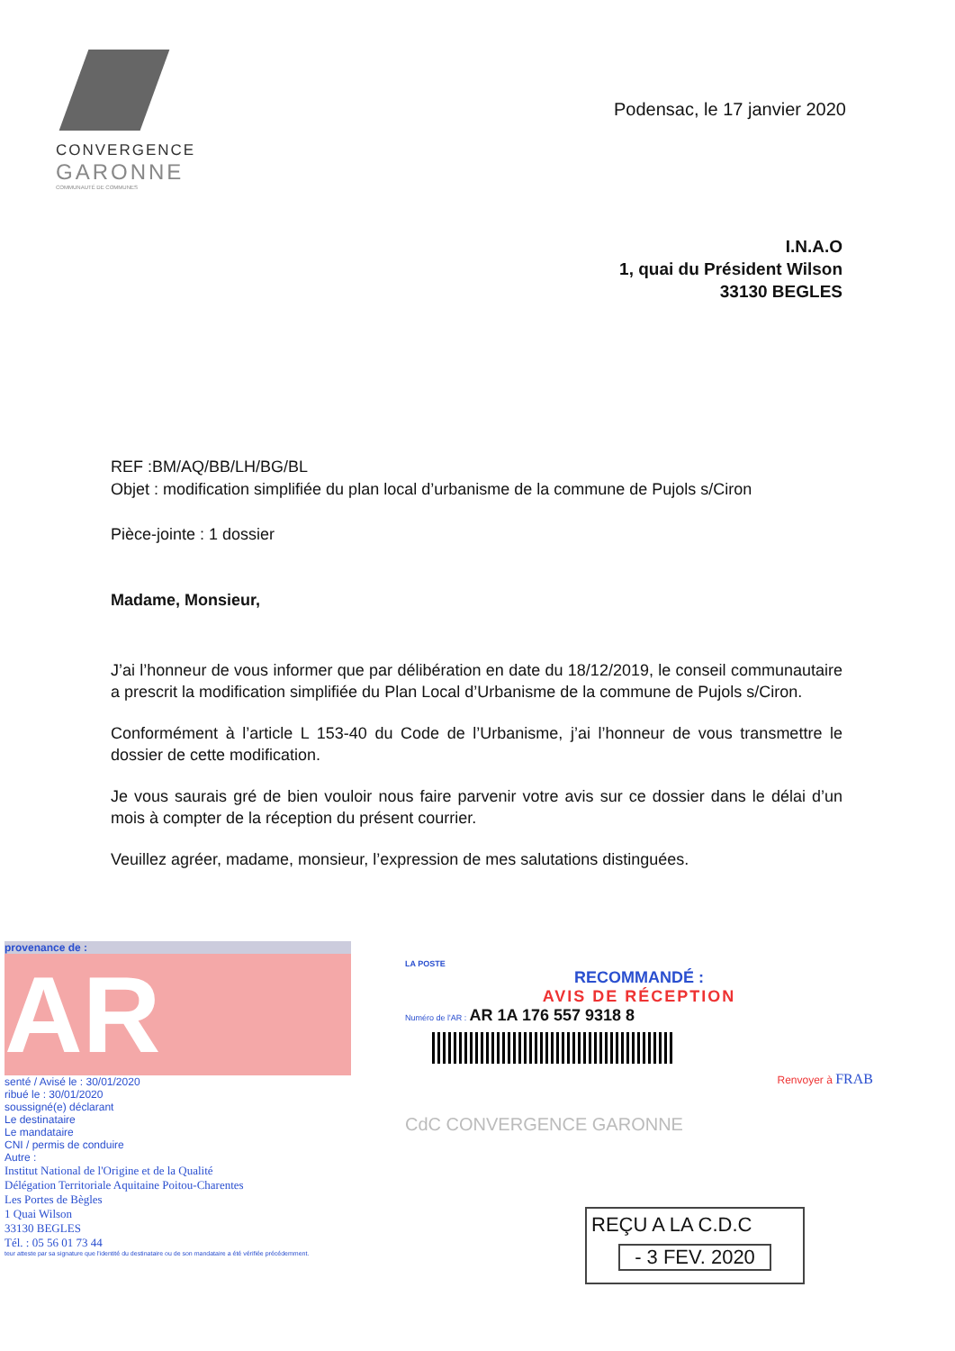CONVERGENCE
GARONNE
COMMUNAUTÉ DE COMMUNES
Podensac, le 17 janvier 2020
I.N.A.O
1, quai du Président Wilson
33130 BEGLES
REF :BM/AQ/BB/LH/BG/BL
Objet : modification simplifiée du plan local d’urbanisme de la commune de Pujols s/Ciron
Pièce-jointe : 1 dossier
Madame, Monsieur,
J’ai l’honneur de vous informer que par délibération en date du 18/12/2019, le conseil communautaire a prescrit la modification simplifiée du Plan Local d’Urbanisme de la commune de Pujols s/Ciron.
Conformément à l’article L 153-40 du Code de l’Urbanisme, j’ai l’honneur de vous transmettre le dossier de cette modification.
Je vous saurais gré de bien vouloir nous faire parvenir votre avis sur ce dossier dans le délai d’un mois à compter de la réception du présent courrier.
Veuillez agréer, madame, monsieur, l’expression de mes salutations distinguées.
provenance de :
AR
senté / Avisé le : 30/01/2020
ribué le : 30/01/2020
soussigné(e) déclarant
Le destinataire
Le mandataire
CNI / permis de conduire
Autre :
Institut National de l'Origine et de la Qualité
Délégation Territoriale Aquitaine Poitou-Charentes
Les Portes de Bègles
1 Quai Wilson
33130 BEGLES
Tél. : 05 56 01 73 44
teur atteste par sa signature que l'identité du destinataire ou de son mandataire a été vérifiée précédemment.
LA POSTE
RECOMMANDÉ :
AVIS DE RÉCEPTION
Numéro de l'AR : AR 1A 176 557 9318 8
Renvoyer à FRAB
CdC CONVERGENCE GARONNE
REÇU A LA C.D.C
- 3 FEV. 2020